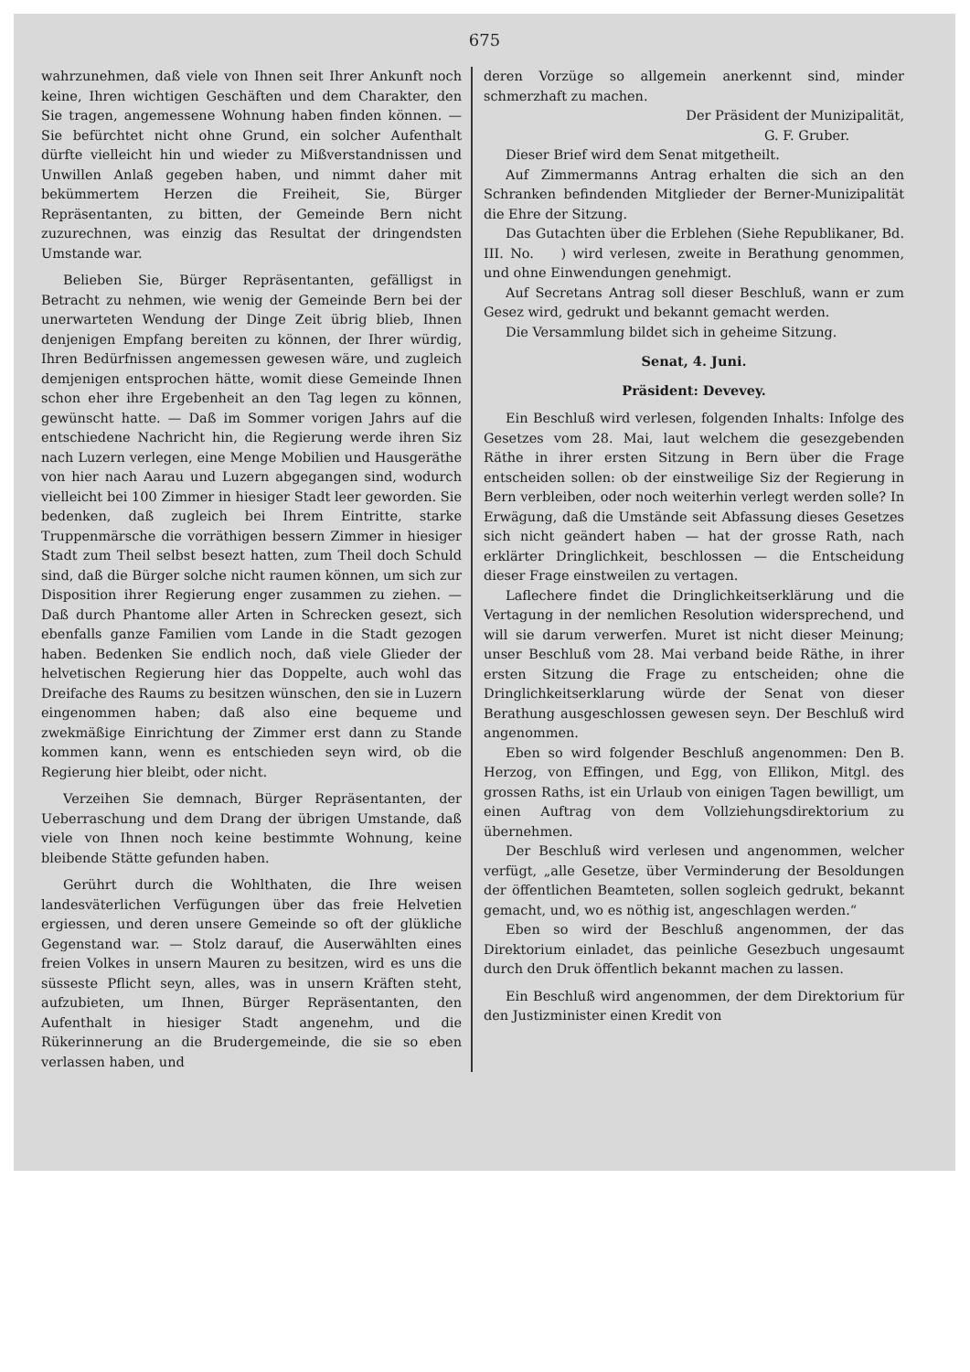675
wahrzunehmen, daß viele von Ihnen seit Ihrer Ankunft noch keine, Ihren wichtigen Geschäften und dem Charakter, den Sie tragen, angemessene Wohnung haben finden können. — Sie befürchtet nicht ohne Grund, ein solcher Aufenthalt dürfte vielleicht hin und wieder zu Mißverstandnissen und Unwillen Anlaß gegeben haben, und nimmt daher mit bekümmertem Herzen die Freiheit, Sie, Bürger Repräsentanten, zu bitten, der Gemeinde Bern nicht zuzurechnen, was einzig das Resultat der dringendsten Umstande war.
Belieben Sie, Bürger Repräsentanten, gefälligst in Betracht zu nehmen, wie wenig der Gemeinde Bern bei der unerwarteten Wendung der Dinge Zeit übrig blieb, Ihnen denjenigen Empfang bereiten zu können, der Ihrer würdig, Ihren Bedürfnissen angemessen gewesen wäre, und zugleich demjenigen entsprochen hätte, womit diese Gemeinde Ihnen schon eher ihre Ergebenheit an den Tag legen zu können, gewünscht hatte. — Daß im Sommer vorigen Jahrs auf die entschiedene Nachricht hin, die Regierung werde ihren Siz nach Luzern verlegen, eine Menge Mobilien und Hausgeräthe von hier nach Aarau und Luzern abgegangen sind, wodurch vielleicht bei 100 Zimmer in hiesiger Stadt leer geworden. Sie bedenken, daß zugleich bei Ihrem Eintritte, starke Truppenmärsche die vorräthigen bessern Zimmer in hiesiger Stadt zum Theil selbst besezt hatten, zum Theil doch Schuld sind, daß die Bürger solche nicht raumen können, um sich zur Disposition ihrer Regierung enger zusammen zu ziehen. — Daß durch Phantome aller Arten in Schrecken gesezt, sich ebenfalls ganze Familien vom Lande in die Stadt gezogen haben. Bedenken Sie endlich noch, daß viele Glieder der helvetischen Regierung hier das Doppelte, auch wohl das Dreifache des Raums zu besitzen wünschen, den sie in Luzern eingenommen haben; daß also eine bequeme und zwekmäßige Einrichtung der Zimmer erst dann zu Stande kommen kann, wenn es entschieden seyn wird, ob die Regierung hier bleibt, oder nicht.
Verzeihen Sie demnach, Bürger Repräsentanten, der Ueberraschung und dem Drang der übrigen Umstande, daß viele von Ihnen noch keine bestimmte Wohnung, keine bleibende Stätte gefunden haben.
Gerührt durch die Wohlthaten, die Ihre weisen landesväterlichen Verfügungen über das freie Helvetien ergiessen, und deren unsere Gemeinde so oft der glükliche Gegenstand war. — Stolz darauf, die Auserwählten eines freien Volkes in unsern Mauren zu besitzen, wird es uns die süsseste Pflicht seyn, alles, was in unsern Kräften steht, aufzubieten, um Ihnen, Bürger Repräsentanten, den Aufenthalt in hiesiger Stadt angenehm, und die Rükerinnerung an die Brudergemeinde, die sie so eben verlassen haben, und
deren Vorzüge so allgemein anerkennt sind, minder schmerzhaft zu machen.
Der Präsident der Munizipalität,
G. F. Gruber.
Dieser Brief wird dem Senat mitgetheilt.
Auf Zimmermanns Antrag erhalten die sich an den Schranken befindenden Mitglieder der Berner-Munizipalität die Ehre der Sitzung.
Das Gutachten über die Erblehen (Siehe Republikaner, Bd. III. No. ) wird verlesen, zweite in Berathung genommen, und ohne Einwendungen genehmigt.
Auf Secretans Antrag soll dieser Beschluß, wann er zum Gesez wird, gedrukt und bekannt gemacht werden.
Die Versammlung bildet sich in geheime Sitzung.
Senat, 4. Juni.
Präsident: Devevey.
Ein Beschluß wird verlesen, folgenden Inhalts: Infolge des Gesetzes vom 28. Mai, laut welchem die gesezgebenden Räthe in ihrer ersten Sitzung in Bern über die Frage entscheiden sollen: ob der einstweilige Siz der Regierung in Bern verbleiben, oder noch weiterhin verlegt werden solle? In Erwägung, daß die Umstände seit Abfassung dieses Gesetzes sich nicht geändert haben — hat der grosse Rath, nach erklärter Dringlichkeit, beschlossen — die Entscheidung dieser Frage einstweilen zu vertagen.
Laflechere findet die Dringlichkeitserklärung und die Vertagung in der nemlichen Resolution widersprechend, und will sie darum verwerfen. Muret ist nicht dieser Meinung; unser Beschluß vom 28. Mai verband beide Räthe, in ihrer ersten Sitzung die Frage zu entscheiden; ohne die Dringlichkeitserklarung würde der Senat von dieser Berathung ausgeschlossen gewesen seyn. Der Beschluß wird angenommen.
Eben so wird folgender Beschluß angenommen: Den B. Herzog, von Effingen, und Egg, von Ellikon, Mitgl. des grossen Raths, ist ein Urlaub von einigen Tagen bewilligt, um einen Auftrag von dem Vollziehungsdirektorium zu übernehmen.
Der Beschluß wird verlesen und angenommen, welcher verfügt, „alle Gesetze, über Verminderung der Besoldungen der öffentlichen Beamteten, sollen sogleich gedrukt, bekannt gemacht, und, wo es nöthig ist, angeschlagen werden.“
Eben so wird der Beschluß angenommen, der das Direktorium einladet, das peinliche Gesezbuch ungesaumt durch den Druk öffentlich bekannt machen zu lassen.
Ein Beschluß wird angenommen, der dem Direktorium für den Justizminister einen Kredit von